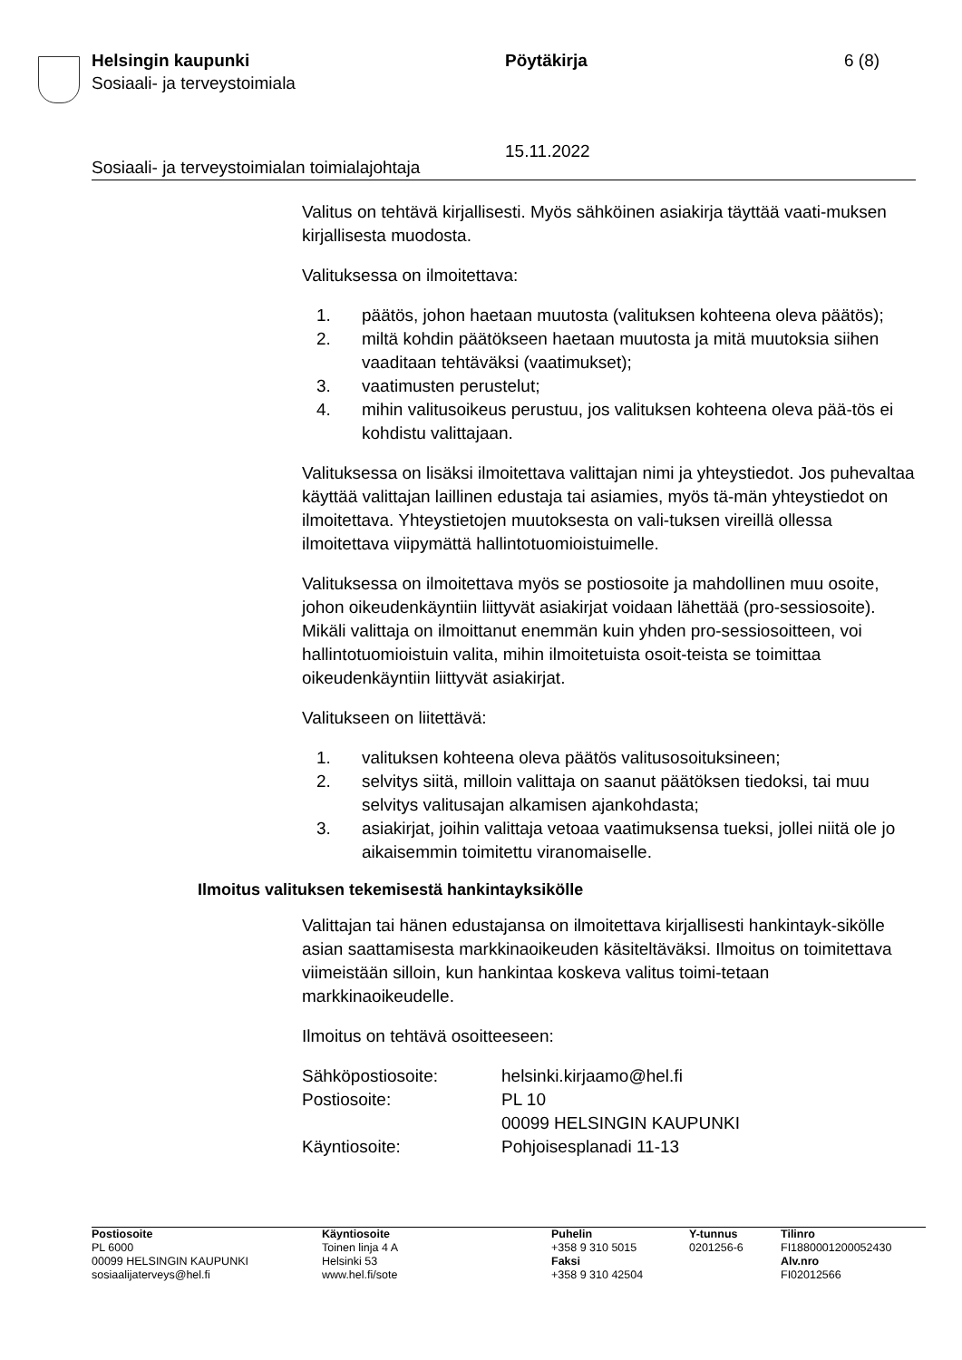Helsingin kaupunki
Sosiaali- ja terveystoimiala
Pöytäkirja
15.11.2022
6 (8)
Sosiaali- ja terveystoimialan toimialajohtaja
Valitus on tehtävä kirjallisesti. Myös sähköinen asiakirja täyttää vaati-muksen kirjallisesta muodosta.
Valituksessa on ilmoitettava:
1. päätös, johon haetaan muutosta (valituksen kohteena oleva päätös);
2. miltä kohdin päätökseen haetaan muutosta ja mitä muutoksia siihen vaaditaan tehtäväksi (vaatimukset);
3. vaatimusten perustelut;
4. mihin valitusoikeus perustuu, jos valituksen kohteena oleva pää-tös ei kohdistu valittajaan.
Valituksessa on lisäksi ilmoitettava valittajan nimi ja yhteystiedot. Jos puhevaltaa käyttää valittajan laillinen edustaja tai asiamies, myös tä-män yhteystiedot on ilmoitettava. Yhteystietojen muutoksesta on vali-tuksen vireillä ollessa ilmoitettava viipymättä hallintotuomioistuimelle.
Valituksessa on ilmoitettava myös se postiosoite ja mahdollinen muu osoite, johon oikeudenkäyntiin liittyvät asiakirjat voidaan lähettää (pro-sessiosoite). Mikäli valittaja on ilmoittanut enemmän kuin yhden pro-sessiosoitteen, voi hallintotuomioistuin valita, mihin ilmoitetuista osoit-teista se toimittaa oikeudenkäyntiin liittyvät asiakirjat.
Valitukseen on liitettävä:
1. valituksen kohteena oleva päätös valitusosoituksineen;
2. selvitys siitä, milloin valittaja on saanut päätöksen tiedoksi, tai muu selvitys valitusajan alkamisen ajankohdasta;
3. asiakirjat, joihin valittaja vetoaa vaatimuksensa tueksi, jollei niitä ole jo aikaisemmin toimitettu viranomaiselle.
Ilmoitus valituksen tekemisestä hankintayksikölle
Valittajan tai hänen edustajansa on ilmoitettava kirjallisesti hankintayk-sikölle asian saattamisesta markkinaoikeuden käsiteltäväksi. Ilmoitus on toimitettava viimeistään silloin, kun hankintaa koskeva valitus toimi-tetaan markkinaoikeudelle.
Ilmoitus on tehtävä osoitteeseen:
| Sähköpostiosoite: | helsinki.kirjaamo@hel.fi |
| Postiosoite: | PL 10 00099 HELSINGIN KAUPUNKI |
| Käyntiosoite: | Pohjoisesplanadi 11-13 |
Postiosoite
PL 6000
00099 HELSINGIN KAUPUNKI
sosiaalijaterveys@hel.fi
Käyntiosoite
Toinen linja 4 A
Helsinki 53
www.hel.fi/sote
Puhelin
+358 9 310 5015
Faksi
+358 9 310 42504
Y-tunnus
0201256-6
Tilinro
FI1880001200052430
Alv.nro
FI02012566